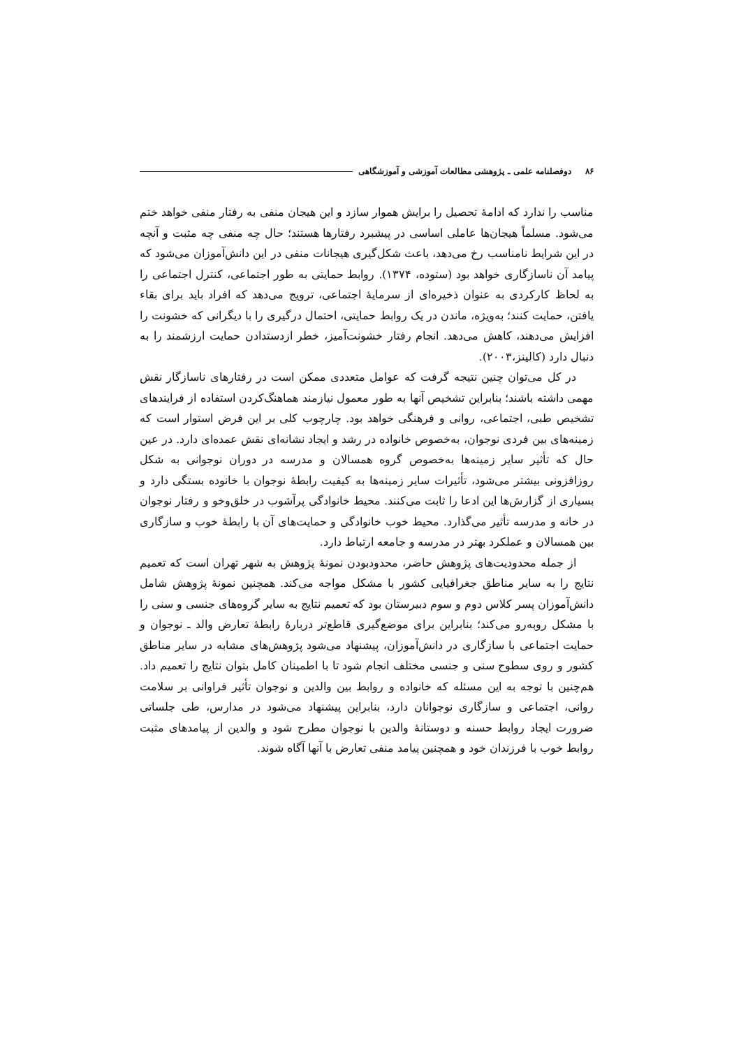۸۶ دوفصلنامه علمی ـ پژوهشی مطالعات آموزشی و آموزشگاهی
مناسب را ندارد که ادامهٔ تحصیل را برایش هموار سازد و این هیجان منفی به رفتار منفی خواهد ختم می‌شود. مسلماً هیجان‌ها عاملی اساسی در پیشبرد رفتارها هستند؛ حال چه منفی چه مثبت و آنچه در این شرایط نامناسب رخ می‌دهد، باعث شکل‌گیری هیجانات منفی در این دانش‌آموزان می‌شود که پیامد آن ناسازگاری خواهد بود (ستوده، ۱۳۷۴). روابط حمایتی به طور اجتماعی، کنترل اجتماعی را به لحاظ کارکردی به عنوان ذخیره‌ای از سرمایهٔ اجتماعی، ترویج می‌دهد که افراد باید برای بقاء یافتن، حمایت کنند؛ به‌ویژه، ماندن در یک روابط حمایتی، احتمال درگیری را با دیگرانی که خشونت را افزایش می‌دهند، کاهش می‌دهد. انجام رفتار خشونت‌آمیز، خطر ازدستدادن حمایت ارزشمند را به دنبال دارد (کالینز،۲۰۰۳).
در کل می‌توان چنین نتیجه گرفت که عوامل متعددی ممکن است در رفتارهای ناسازگار نقش مهمی داشته باشند؛ بنابراین تشخیص آنها به طور معمول نیازمند هماهنگ‌کردن استفاده از فرایندهای تشخیص طبی، اجتماعی، روانی و فرهنگی خواهد بود. چارچوب کلی بر این فرض استوار است که زمینه‌های بین فردی نوجوان، به‌خصوص خانواده در رشد و ایجاد نشانه‌ای نقش عمده‌ای دارد. در عین حال که تأثیر سایر زمینه‌ها به‌خصوص گروه همسالان و مدرسه در دوران نوجوانی به شکل روزافزونی بیشتر می‌شود، تأثیرات سایر زمینه‌ها به کیفیت رابطهٔ نوجوان با خانوده بستگی دارد و بسیاری از گزارش‌ها این ادعا را ثابت می‌کنند. محیط خانوادگی پرآشوب در خلق‌وخو و رفتار نوجوان در خانه و مدرسه تأثیر می‌گذارد. محیط خوب خانوادگی و حمایت‌های آن با رابطهٔ خوب و سازگاری بین همسالان و عملکرد بهتر در مدرسه و جامعه ارتباط دارد.
از جمله محدودیت‌های پژوهش حاضر، محدودبودن نمونهٔ پژوهش به شهر تهران است که تعمیم نتایج را به سایر مناطق جغرافیایی کشور با مشکل مواجه می‌کند. همچنین نمونهٔ پژوهش شامل دانش‌آموزان پسر کلاس دوم و سوم دبیرستان بود که تعمیم نتایج به سایر گروه‌های جنسی و سنی را با مشکل روبه‌رو می‌کند؛ بنابراین برای موضع‌گیری قاطع‌تر دربارهٔ رابطهٔ تعارض والد ـ نوجوان و حمایت اجتماعی با سازگاری در دانش‌آموزان، پیشنهاد می‌شود پژوهش‌های مشابه در سایر مناطق کشور و روی سطوح سنی و جنسی مختلف انجام شود تا با اطمینان کامل بتوان نتایج را تعمیم داد. هم‌چنین با توجه به این مسئله که خانواده و روابط بین والدین و نوجوان تأثیر فراوانی بر سلامت روانی، اجتماعی و سازگاری نوجوانان دارد، بنابراین پیشنهاد می‌شود در مدارس، طی جلساتی ضرورت ایجاد روابط حسنه و دوستانهٔ والدین با نوجوان مطرح شود و والدین از پیامدهای مثبت روابط خوب با فرزندان خود و همچنین پیامد منفی تعارض با آنها آگاه شوند.